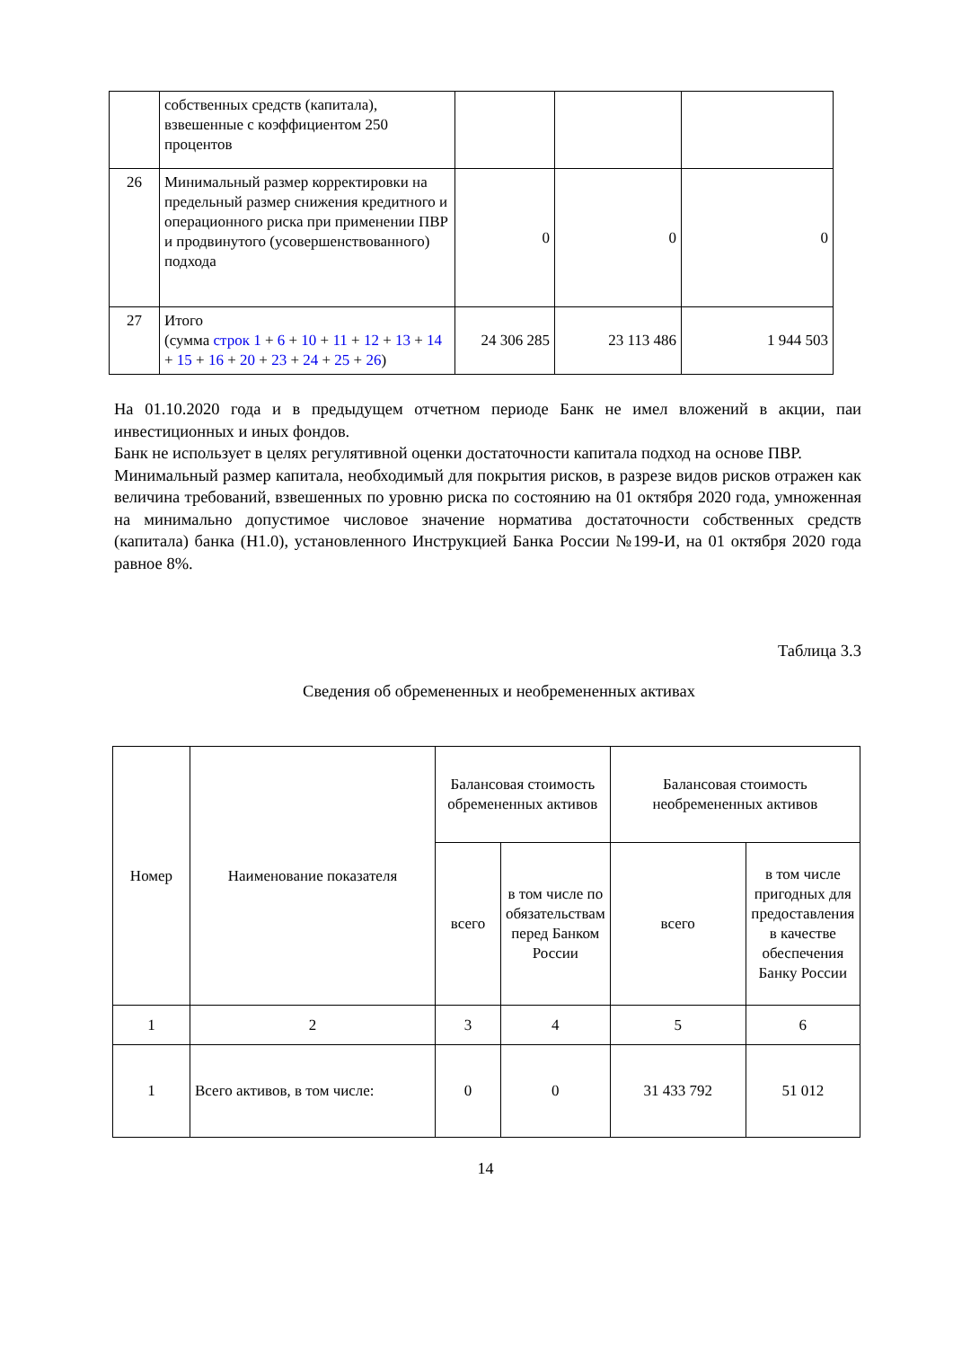| | собственных средств (капитала), взвешенные с коэффициентом 250 процентов | | | |
| 26 | Минимальный размер корректировки на предельный размер снижения кредитного и операционного риска при применении ПВР и продвинутого (усовершенствованного) подхода | 0 | 0 | 0 |
| 27 | Итого (сумма строк 1 + 6 + 10 + 11 + 12 + 13 + 14 + 15 + 16 + 20 + 23 + 24 + 25 + 26 ) | 24 306 285 | 23 113 486 | 1 944 503 |
На 01.10.2020 года и в предыдущем отчетном периоде Банк не имел вложений в акции, паи инвестиционных и иных фондов.
Банк не использует в целях регулятивной оценки достаточности капитала подход на основе ПВР.
Минимальный размер капитала, необходимый для покрытия рисков, в разрезе видов рисков отражен как величина требований, взвешенных по уровню риска по состоянию на 01 октября 2020 года, умноженная на минимально допустимое числовое значение норматива достаточности собственных средств (капитала) банка (Н1.0), установленного Инструкцией Банка России №199-И, на 01 октября 2020 года равное 8%.
Таблица 3.3
Сведения об обремененных и необремененных активах
| Номер | Наименование показателя | Балансовая стоимость обремененных активов | | Балансовая стоимость необремененных активов | |
| --- | --- | --- | --- | --- | --- |
| | | всего | в том числе по обязательствам перед Банком России | всего | в том числе пригодных для предоставления в качестве обеспечения Банку России |
| 1 | 2 | 3 | 4 | 5 | 6 |
| 1 | Всего активов, в том числе: | 0 | 0 | 31 433 792 | 51 012 |
14